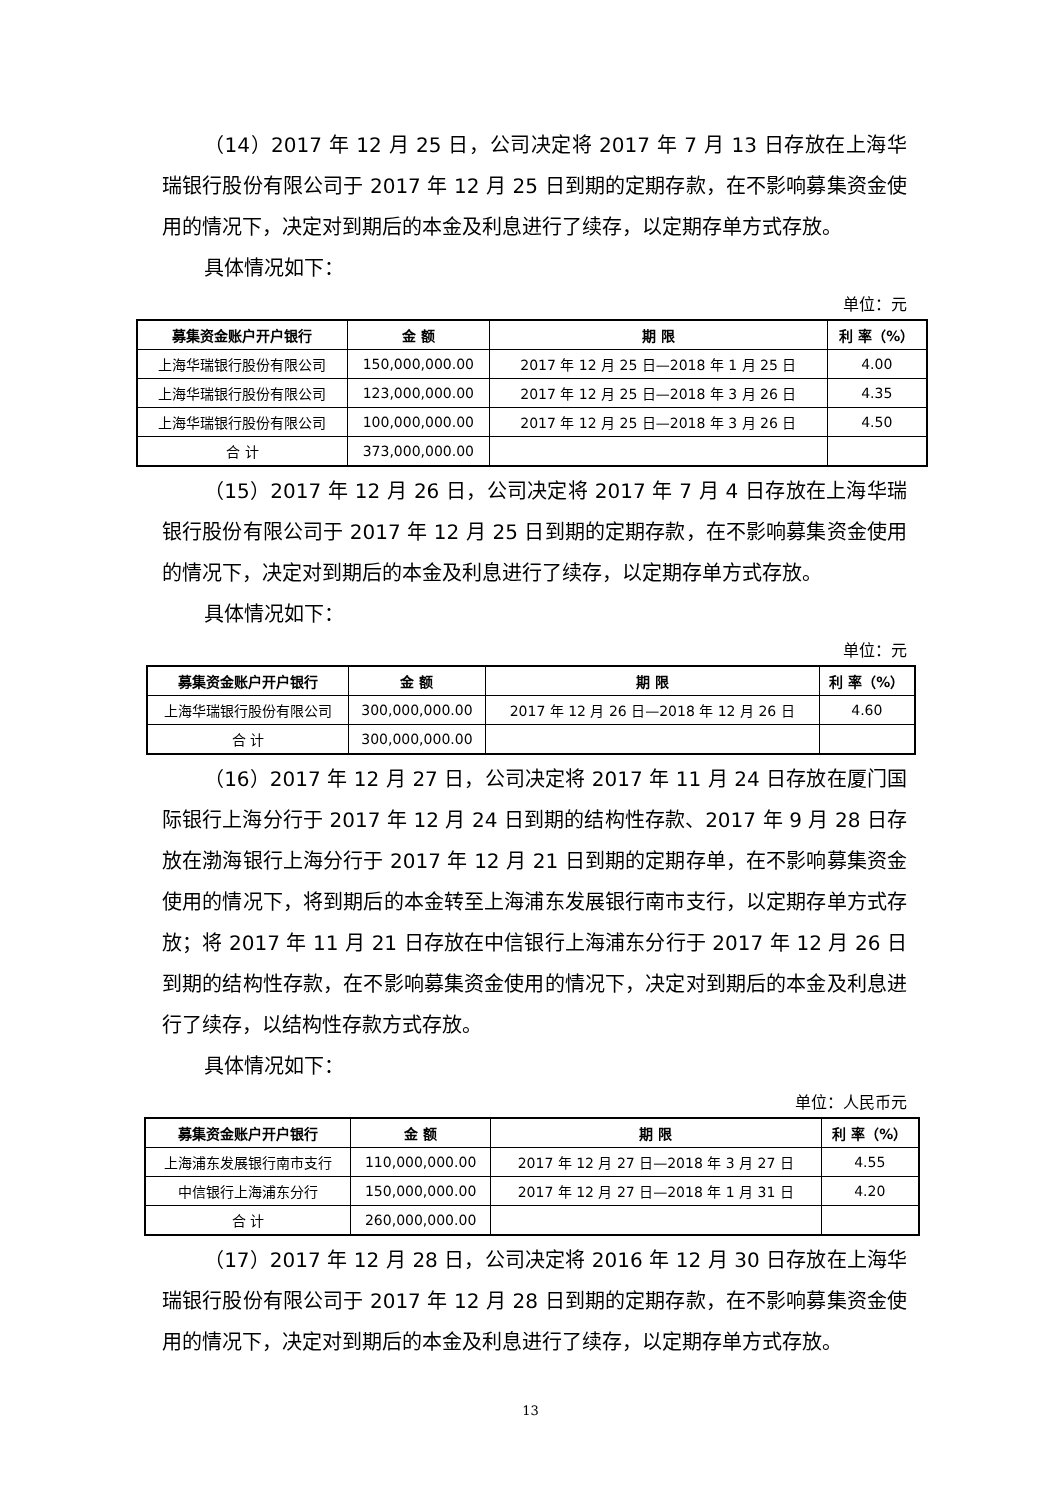（14）2017 年 12 月 25 日，公司决定将 2017 年 7 月 13 日存放在上海华瑞银行股份有限公司于 2017 年 12 月 25 日到期的定期存款，在不影响募集资金使用的情况下，决定对到期后的本金及利息进行了续存，以定期存单方式存放。
具体情况如下：
单位：元
| 募集资金账户开户银行 | 金 额 | 期 限 | 利 率（%） |
| --- | --- | --- | --- |
| 上海华瑞银行股份有限公司 | 150,000,000.00 | 2017 年 12 月 25 日—2018 年 1 月 25 日 | 4.00 |
| 上海华瑞银行股份有限公司 | 123,000,000.00 | 2017 年 12 月 25 日—2018 年 3 月 26 日 | 4.35 |
| 上海华瑞银行股份有限公司 | 100,000,000.00 | 2017 年 12 月 25 日—2018 年 3 月 26 日 | 4.50 |
| 合 计 | 373,000,000.00 | | |
（15）2017 年 12 月 26 日，公司决定将 2017 年 7 月 4 日存放在上海华瑞银行股份有限公司于 2017 年 12 月 25 日到期的定期存款，在不影响募集资金使用的情况下，决定对到期后的本金及利息进行了续存，以定期存单方式存放。
具体情况如下：
单位：元
| 募集资金账户开户银行 | 金 额 | 期 限 | 利 率（%） |
| --- | --- | --- | --- |
| 上海华瑞银行股份有限公司 | 300,000,000.00 | 2017 年 12 月 26 日—2018 年 12 月 26 日 | 4.60 |
| 合 计 | 300,000,000.00 | | |
（16）2017 年 12 月 27 日，公司决定将 2017 年 11 月 24 日存放在厦门国际银行上海分行于 2017 年 12 月 24 日到期的结构性存款、2017 年 9 月 28 日存放在渤海银行上海分行于 2017 年 12 月 21 日到期的定期存单，在不影响募集资金使用的情况下，将到期后的本金转至上海浦东发展银行南市支行，以定期存单方式存放；将 2017 年 11 月 21 日存放在中信银行上海浦东分行于 2017 年 12 月 26 日到期的结构性存款，在不影响募集资金使用的情况下，决定对到期后的本金及利息进行了续存，以结构性存款方式存放。
具体情况如下：
单位：人民币元
| 募集资金账户开户银行 | 金 额 | 期 限 | 利 率（%） |
| --- | --- | --- | --- |
| 上海浦东发展银行南市支行 | 110,000,000.00 | 2017 年 12 月 27 日—2018 年 3 月 27 日 | 4.55 |
| 中信银行上海浦东分行 | 150,000,000.00 | 2017 年 12 月 27 日—2018 年 1 月 31 日 | 4.20 |
| 合 计 | 260,000,000.00 | | |
（17）2017 年 12 月 28 日，公司决定将 2016 年 12 月 30 日存放在上海华瑞银行股份有限公司于 2017 年 12 月 28 日到期的定期存款，在不影响募集资金使用的情况下，决定对到期后的本金及利息进行了续存，以定期存单方式存放。
13